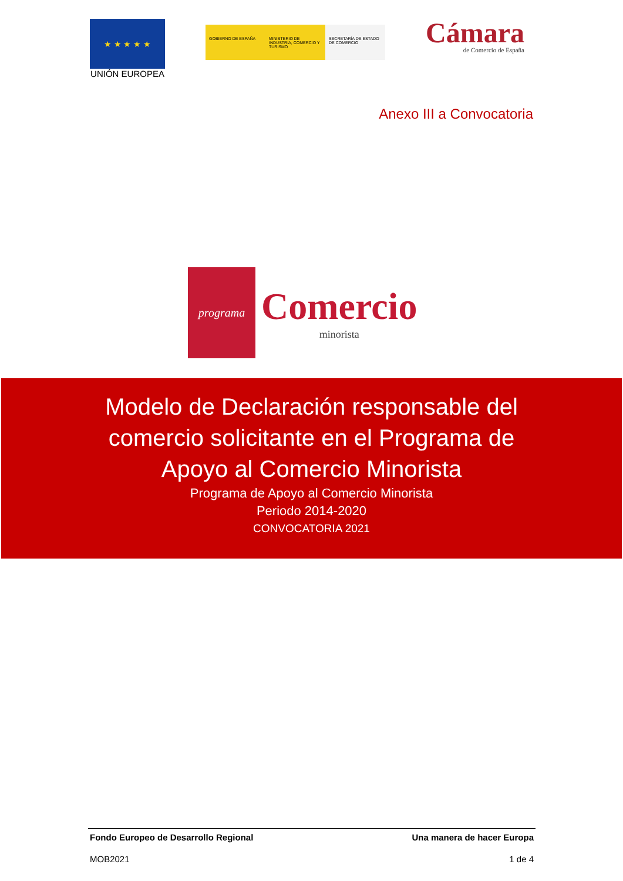★ ★ ★ ★ ★
UNIÓN EUROPEA
GOBIERNO DE ESPAÑA MINISTERIO DE INDUSTRIA, COMERCIO Y TURISMO
SECRETARÍA DE ESTADO DE COMERCIO
Cámara
de Comercio de España
Anexo III a Convocatoria
programa
Comercio
minorista
Modelo de Declaración responsable del comercio solicitante en el Programa de Apoyo al Comercio Minorista
Programa de Apoyo al Comercio Minorista
Periodo 2014-2020
CONVOCATORIA 2021
Fondo Europeo de Desarrollo Regional Una manera de hacer Europa
MOB2021 1 de 4